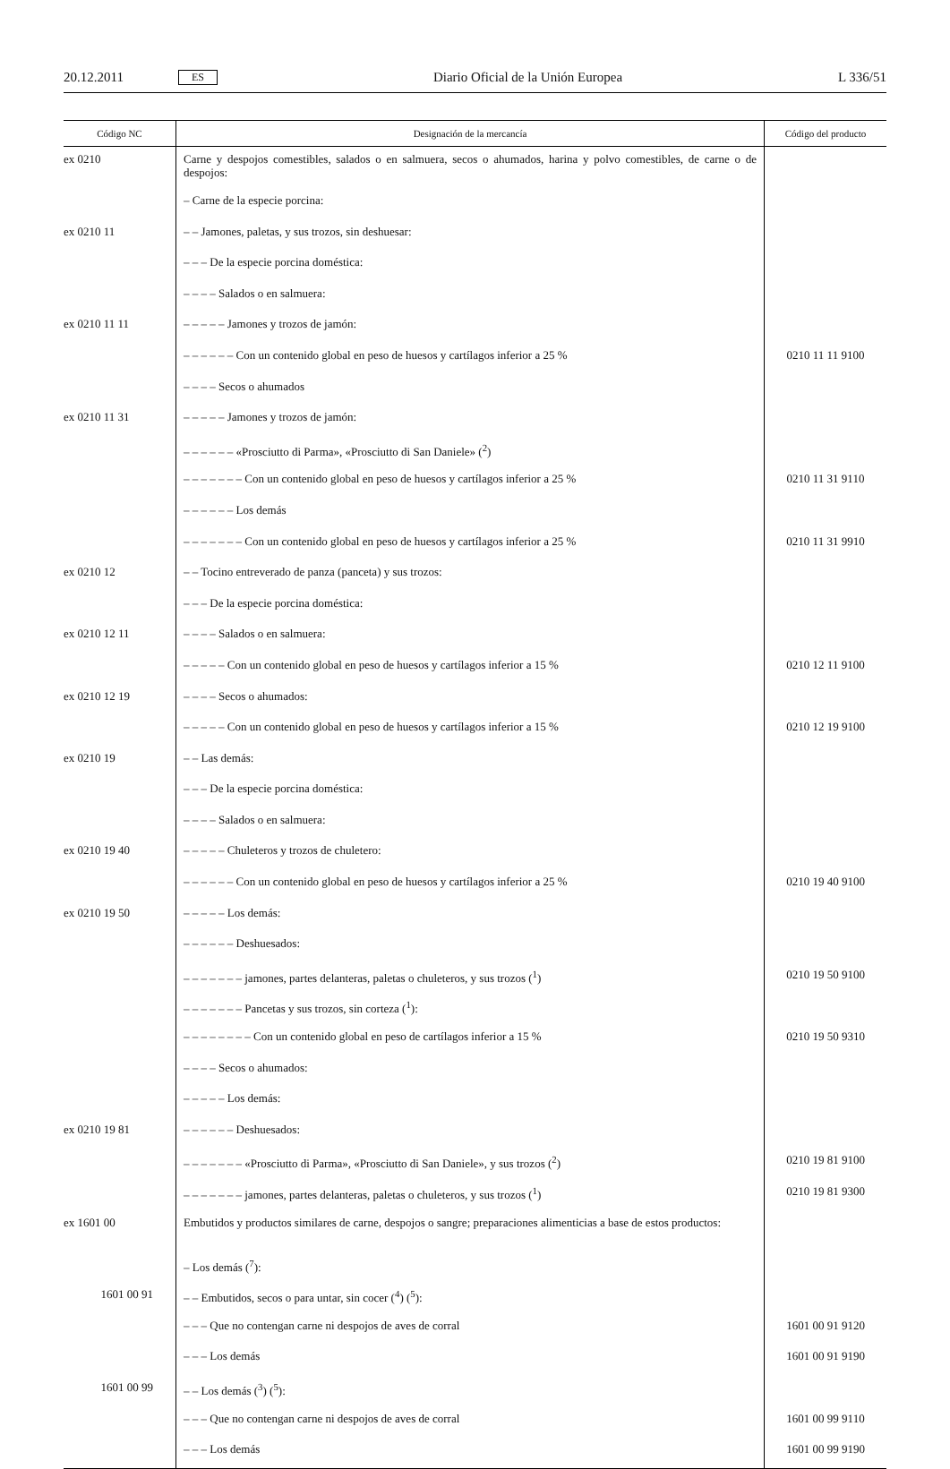20.12.2011 ES Diario Oficial de la Unión Europea L 336/51
| Código NC | Designación de la mercancía | Código del producto |
| --- | --- | --- |
| ex 0210 | Carne y despojos comestibles, salados o en salmuera, secos o ahumados, harina y polvo comestibles, de carne o de despojos: | |
| | – Carne de la especie porcina: | |
| ex 0210 11 | – – Jamones, paletas, y sus trozos, sin deshuesar: | |
| | – – – De la especie porcina doméstica: | |
| | – – – – Salados o en salmuera: | |
| ex 0210 11 11 | – – – – – Jamones y trozos de jamón: | |
| | – – – – – – Con un contenido global en peso de huesos y cartílagos inferior a 25 % | 0210 11 11 9100 |
| | – – – – Secos o ahumados | |
| ex 0210 11 31 | – – – – – Jamones y trozos de jamón: | |
| | – – – – – – «Prosciutto di Parma», «Prosciutto di San Daniele» (<sup>2</sup>) | |
| | – – – – – – – Con un contenido global en peso de huesos y cartílagos inferior a 25 % | 0210 11 31 9110 |
| | – – – – – – Los demás | |
| | – – – – – – – Con un contenido global en peso de huesos y cartílagos inferior a 25 % | 0210 11 31 9910 |
| ex 0210 12 | – – Tocino entreverado de panza (panceta) y sus trozos: | |
| | – – – De la especie porcina doméstica: | |
| ex 0210 12 11 | – – – – Salados o en salmuera: | |
| | – – – – – Con un contenido global en peso de huesos y cartílagos inferior a 15 % | 0210 12 11 9100 |
| ex 0210 12 19 | – – – – Secos o ahumados: | |
| | – – – – – Con un contenido global en peso de huesos y cartílagos inferior a 15 % | 0210 12 19 9100 |
| ex 0210 19 | – – Las demás: | |
| | – – – De la especie porcina doméstica: | |
| | – – – – Salados o en salmuera: | |
| ex 0210 19 40 | – – – – – Chuleteros y trozos de chuletero: | |
| | – – – – – – Con un contenido global en peso de huesos y cartílagos inferior a 25 % | 0210 19 40 9100 |
| ex 0210 19 50 | – – – – – Los demás: | |
| | – – – – – – Deshuesados: | |
| | – – – – – – – jamones, partes delanteras, paletas o chuleteros, y sus trozos (<sup>1</sup>) | 0210 19 50 9100 |
| | – – – – – – – Pancetas y sus trozos, sin corteza (<sup>1</sup>): | |
| | – – – – – – – – Con un contenido global en peso de cartílagos inferior a 15 % | 0210 19 50 9310 |
| | – – – – Secos o ahumados: | |
| | – – – – – Los demás: | |
| ex 0210 19 81 | – – – – – – Deshuesados: | |
| | – – – – – – – «Prosciutto di Parma», «Prosciutto di San Daniele», y sus trozos (<sup>2</sup>) | 0210 19 81 9100 |
| | – – – – – – – jamones, partes delanteras, paletas o chuleteros, y sus trozos (<sup>1</sup>) | 0210 19 81 9300 |
| ex 1601 00 | Embutidos y productos similares de carne, despojos o sangre; preparaciones alimenticias a base de estos productos: | |
| | – Los demás (<sup>7</sup>): | |
| 1601 00 91 | – – Embutidos, secos o para untar, sin cocer (<sup>4</sup>) (<sup>5</sup>): | |
| | – – – Que no contengan carne ni despojos de aves de corral | 1601 00 91 9120 |
| | – – – Los demás | 1601 00 91 9190 |
| 1601 00 99 | – – Los demás (<sup>3</sup>) (<sup>5</sup>): | |
| | – – – Que no contengan carne ni despojos de aves de corral | 1601 00 99 9110 |
| | – – – Los demás | 1601 00 99 9190 |